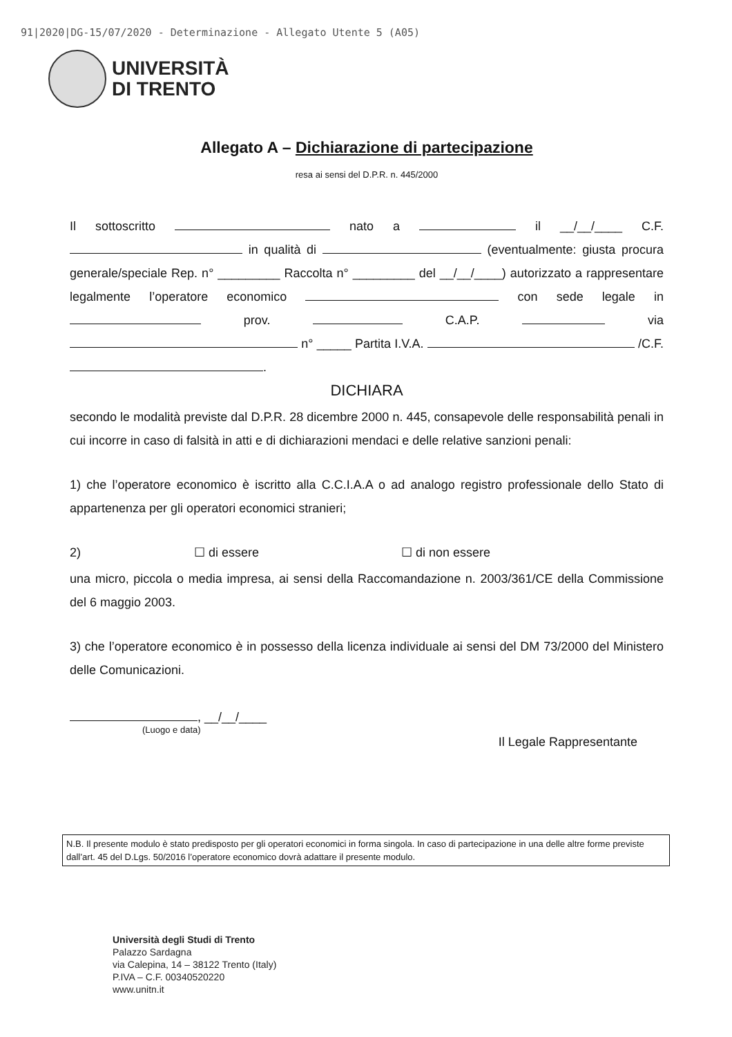91|2020|DG-15/07/2020 - Determinazione - Allegato Utente 5 (A05)
UNIVERSITÀ
DI TRENTO
Allegato A – Dichiarazione di partecipazione
resa ai sensi del D.P.R. n. 445/2000
Il sottoscritto nato a il __/__/____ C.F. in qualità di (eventualmente: giusta procura generale/speciale Rep. n° _________ Raccolta n° _________ del __/__/____) autorizzato a rappresentare legalmente l’operatore economico con sede legale in prov. C.A.P. via n° _____ Partita I.V.A. /C.F. .
DICHIARA
secondo le modalità previste dal D.P.R. 28 dicembre 2000 n. 445, consapevole delle responsabilità penali in cui incorre in caso di falsità in atti e di dichiarazioni mendaci e delle relative sanzioni penali:
1) che l’operatore economico è iscritto alla C.C.I.A.A o ad analogo registro professionale dello Stato di appartenenza per gli operatori economici stranieri;
2) ☐ di essere ☐ di non essere
una micro, piccola o media impresa, ai sensi della Raccomandazione n. 2003/361/CE della Commissione del 6 maggio 2003.
3) che l’operatore economico è in possesso della licenza individuale ai sensi del DM 73/2000 del Ministero delle Comunicazioni.
, __/__/____
(Luogo e data)
Il Legale Rappresentante
N.B. Il presente modulo è stato predisposto per gli operatori economici in forma singola. In caso di partecipazione in una delle altre forme previste dall’art. 45 del D.Lgs. 50/2016 l’operatore economico dovrà adattare il presente modulo.
Università degli Studi di Trento
Palazzo Sardagna
via Calepina, 14 – 38122 Trento (Italy)
P.IVA – C.F. 00340520220
www.unitn.it